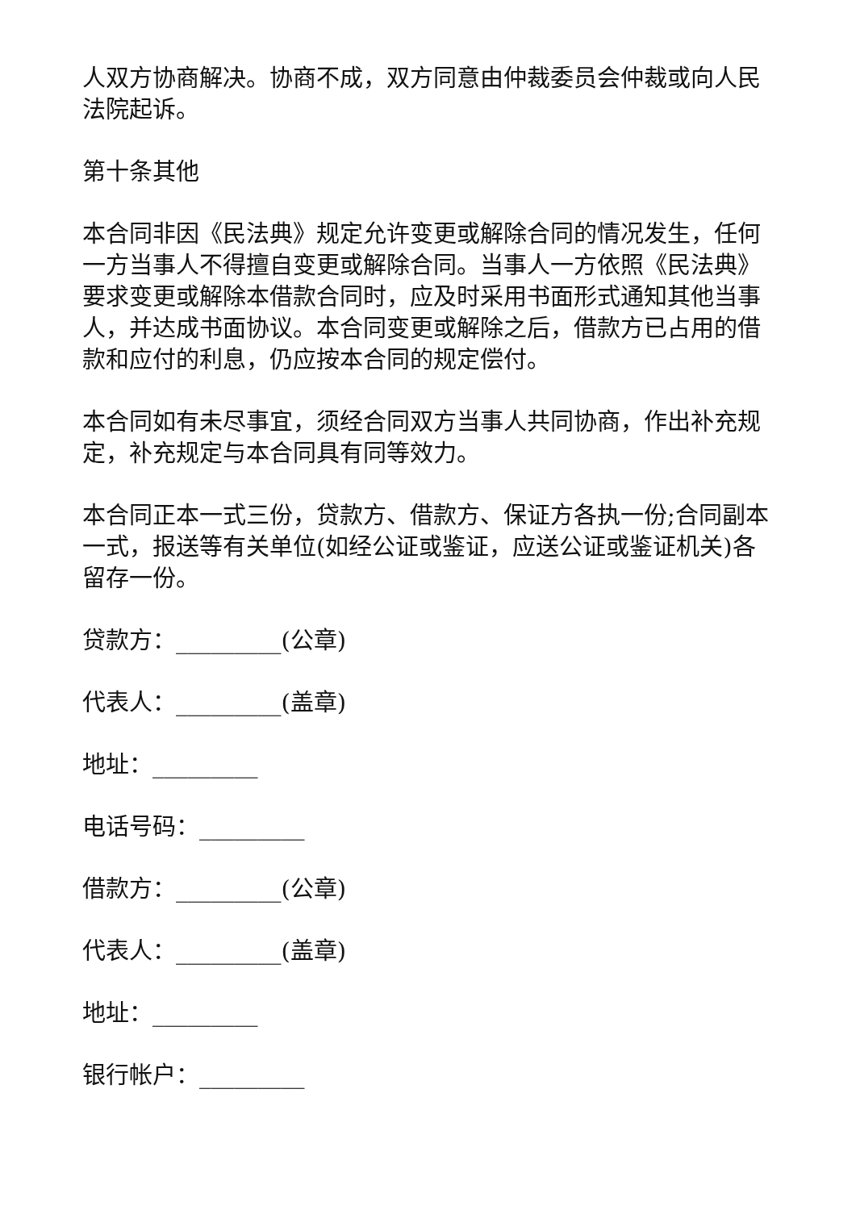人双方协商解决。协商不成，双方同意由仲裁委员会仲裁或向人民法院起诉。
第十条其他
本合同非因《民法典》规定允许变更或解除合同的情况发生，任何一方当事人不得擅自变更或解除合同。当事人一方依照《民法典》要求变更或解除本借款合同时，应及时采用书面形式通知其他当事人，并达成书面协议。本合同变更或解除之后，借款方已占用的借款和应付的利息，仍应按本合同的规定偿付。
本合同如有未尽事宜，须经合同双方当事人共同协商，作出补充规定，补充规定与本合同具有同等效力。
本合同正本一式三份，贷款方、借款方、保证方各执一份;合同副本一式，报送等有关单位(如经公证或鉴证，应送公证或鉴证机关)各留存一份。
贷款方：_________(公章)
代表人：_________(盖章)
地址：_________
电话号码：_________
借款方：_________(公章)
代表人：_________(盖章)
地址：_________
银行帐户：_________